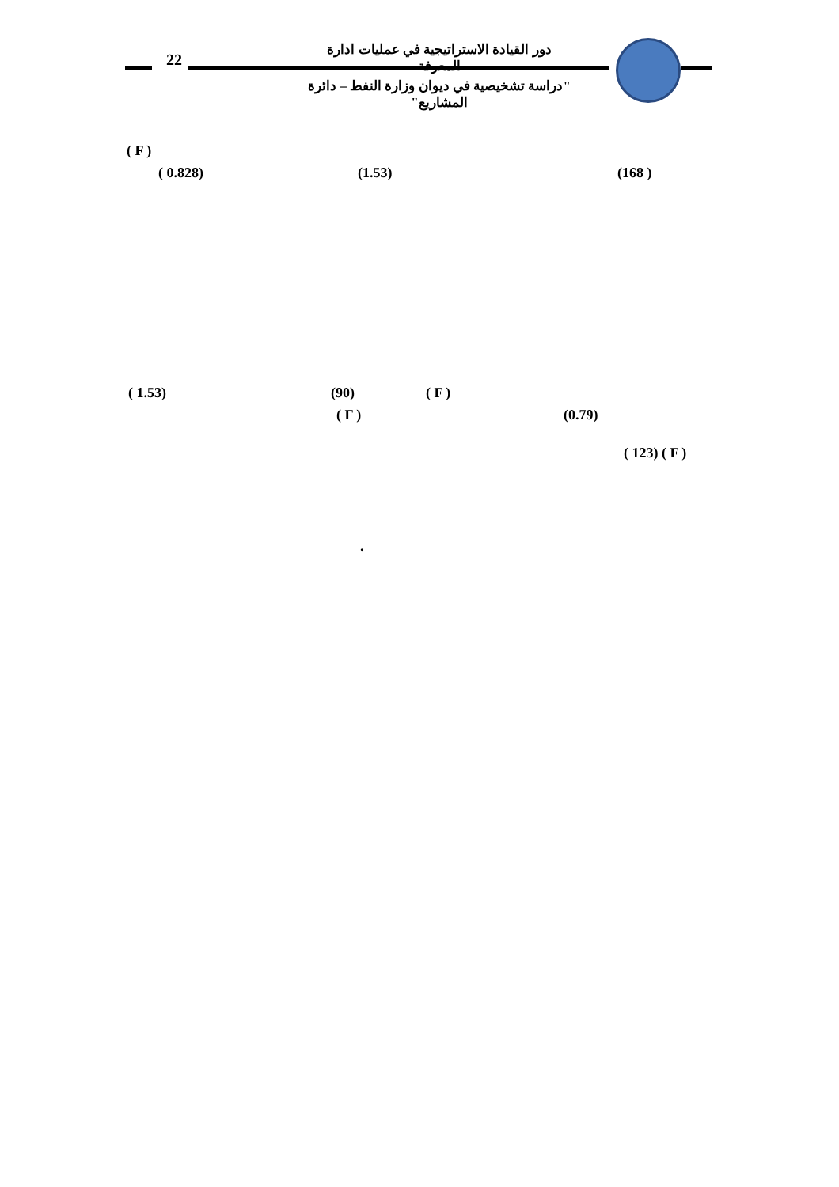22
دور القيادة الاستراتيجية في عمليات ادارة المعرفة
"دراسة تشخيصية في ديوان وزارة النفط – دائرة المشاريع"
( F ) ( 0.828) (1.53) (168 )
( 1.53) (90) ( F )
( F ) (0.79) ( 123) ( F )
.